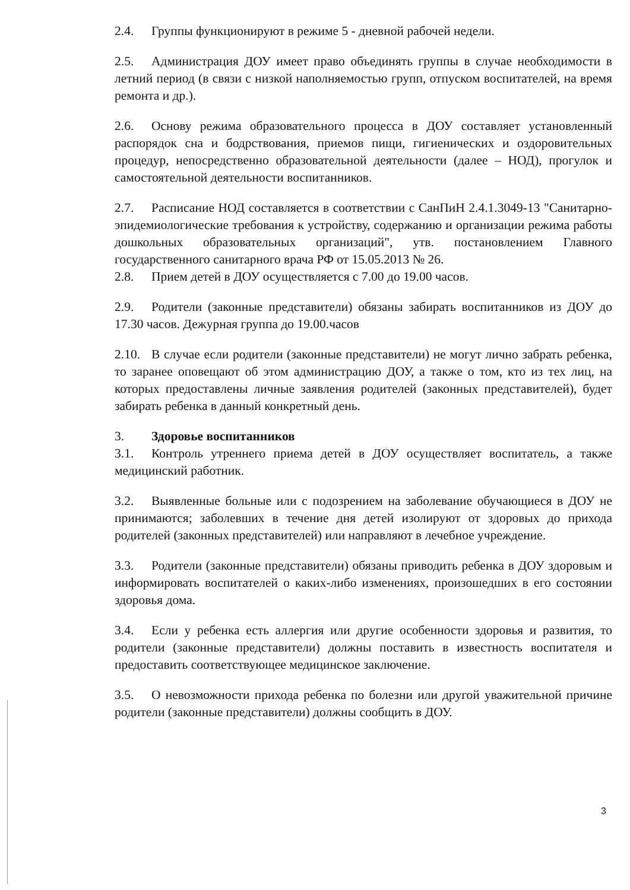2.4. Группы функционируют в режиме 5 - дневной рабочей недели.
2.5. Администрация ДОУ имеет право объединять группы в случае необходимости в летний период (в связи с низкой наполняемостью групп, отпуском воспитателей, на время ремонта и др.).
2.6. Основу режима образовательного процесса в ДОУ составляет установленный распорядок сна и бодрствования, приемов пищи, гигиенических и оздоровительных процедур, непосредственно образовательной деятельности (далее – НОД), прогулок и самостоятельной деятельности воспитанников.
2.7. Расписание НОД составляется в соответствии с СанПиН 2.4.1.3049-13 "Санитарно-эпидемиологические требования к устройству, содержанию и организации режима работы дошкольных образовательных организаций", утв. постановлением Главного государственного санитарного врача РФ от 15.05.2013 № 26.
2.8. Прием детей в ДОУ осуществляется с 7.00 до 19.00 часов.
2.9. Родители (законные представители) обязаны забирать воспитанников из ДОУ до 17.30 часов. Дежурная группа до 19.00.часов
2.10. В случае если родители (законные представители) не могут лично забрать ребенка, то заранее оповещают об этом администрацию ДОУ, а также о том, кто из тех лиц, на которых предоставлены личные заявления родителей (законных представителей), будет забирать ребенка в данный конкретный день.
3. Здоровье воспитанников
3.1. Контроль утреннего приема детей в ДОУ осуществляет воспитатель, а также медицинский работник.
3.2. Выявленные больные или с подозрением на заболевание обучающиеся в ДОУ не принимаются; заболевших в течение дня детей изолируют от здоровых до прихода родителей (законных представителей) или направляют в лечебное учреждение.
3.3. Родители (законные представители) обязаны приводить ребенка в ДОУ здоровым и информировать воспитателей о каких-либо изменениях, произошедших в его состоянии здоровья дома.
3.4. Если у ребенка есть аллергия или другие особенности здоровья и развития, то родители (законные представители) должны поставить в известность воспитателя и предоставить соответствующее медицинское заключение.
3.5. О невозможности прихода ребенка по болезни или другой уважительной причине родители (законные представители) должны сообщить в ДОУ.
3